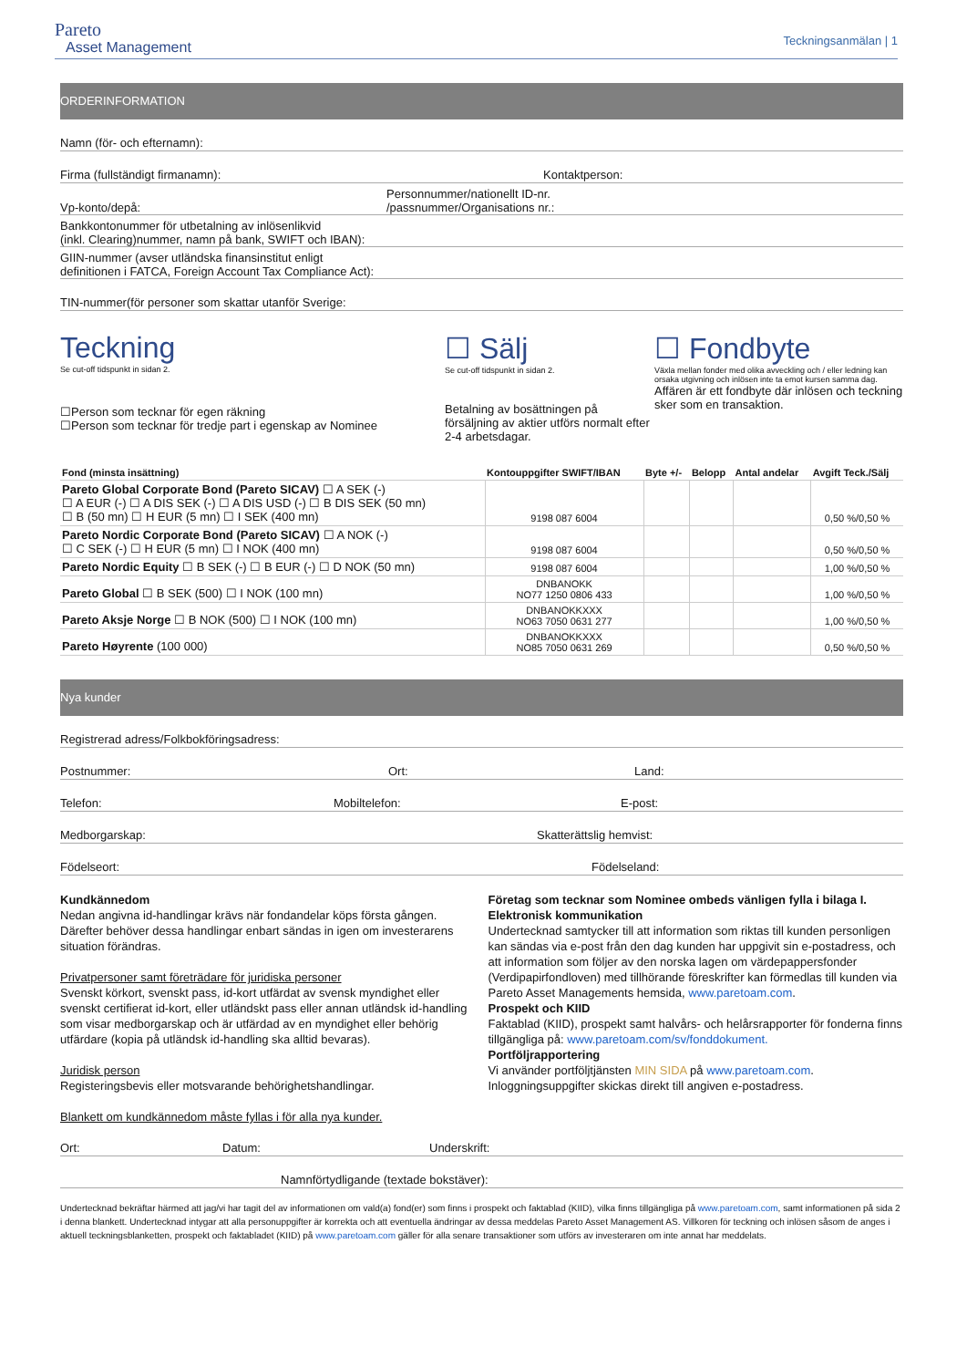Pareto
Asset Management
Teckningsanmälan | 1
ORDERINFORMATION
Namn (för- och efternamn):
Firma (fullständigt firmanamn): Kontaktperson:
Vp-konto/depå: Personnummer/nationellt ID-nr.
/passnummer/Organisations nr.:
Bankkontonummer för utbetalning av inlösenlikvid
(inkl. Clearing)nummer, namn på bank, SWIFT och IBAN):
GIIN-nummer (avser utländska finansinstitut enligt
definitionen i FATCA, Foreign Account Tax Compliance Act):
TIN-nummer(för personer som skattar utanför Sverige:
Teckning
Se cut-off tidspunkt in sidan 2.
☐Person som tecknar för egen räkning
☐Person som tecknar för tredje part i egenskap av Nominee
☐ Sälj
Se cut-off tidspunkt in sidan 2.
Betalning av bosättningen på försäljning av aktier utförs normalt efter 2-4 arbetsdagar.
☐ Fondbyte
Växla mellan fonder med olika avveckling och / eller ledning kan orsaka utgivning och inlösen inte ta emot kursen samma dag.
Affären är ett fondbyte där inlösen och teckning sker som en transaktion.
| Fond (minsta insättning) | Kontouppgifter SWIFT/IBAN | Byte +/- | Belopp | Antal andelar | Avgift Teck./Sälj |
| --- | --- | --- | --- | --- | --- |
| Pareto Global Corporate Bond (Pareto SICAV) ☐ A SEK (-) ☐ A EUR (-) ☐ A DIS SEK (-) ☐ A DIS USD (-) ☐ B DIS SEK (50 mn) ☐ B (50 mn) ☐ H EUR (5 mn) ☐ I SEK (400 mn) | 9198 087 6004 | | | | 0,50 %/0,50 % |
| Pareto Nordic Corporate Bond (Pareto SICAV) ☐ A NOK (-) ☐ C SEK (-) ☐ H EUR (5 mn) ☐ I NOK (400 mn) | 9198 087 6004 | | | | 0,50 %/0,50 % |
| Pareto Nordic Equity ☐ B SEK (-) ☐ B EUR (-) ☐ D NOK (50 mn) | 9198 087 6004 | | | | 1,00 %/0,50 % |
| Pareto Global ☐ B SEK (500) ☐ I NOK (100 mn) | DNBANOKK NO77 1250 0806 433 | | | | 1,00 %/0,50 % |
| Pareto Aksje Norge ☐ B NOK (500) ☐ I NOK (100 mn) | DNBANOKKXXX NO63 7050 0631 277 | | | | 1,00 %/0,50 % |
| Pareto Høyrente (100 000) | DNBANOKKXXX NO85 7050 0631 269 | | | | 0,50 %/0,50 % |
Nya kunder
Registrerad adress/Folkbokföringsadress:
Postnummer: Ort: Land:
Telefon: Mobiltelefon: E-post:
Medborgarskap: Skatterättslig hemvist:
Födelseort: Födelseland:
Kundkännedom
Nedan angivna id-handlingar krävs när fondandelar köps första gången. Därefter behöver dessa handlingar enbart sändas in igen om investerarens situation förändras.
Privatpersoner samt företrädare för juridiska personer
Svenskt körkort, svenskt pass, id-kort utfärdat av svensk myndighet eller svenskt certifierat id-kort, eller utländskt pass eller annan utländsk id-handling som visar medborgarskap och är utfärdad av en myndighet eller behörig utfärdare (kopia på utländsk id-handling ska alltid bevaras).
Juridisk person
Registeringsbevis eller motsvarande behörighetshandlingar.
Blankett om kundkännedom måste fyllas i för alla nya kunder.
Företag som tecknar som Nominee ombeds vänligen fylla i bilaga I.
Elektronisk kommunikation
Undertecknad samtycker till att information som riktas till kunden personligen kan sändas via e-post från den dag kunden har uppgivit sin e-postadress, och att information som följer av den norska lagen om värdepappersfonder (Verdipapirfondloven) med tillhörande föreskrifter kan förmedlas till kunden via Pareto Asset Managements hemsida, www.paretoam.com.
Prospekt och KIID
Faktablad (KIID), prospekt samt halvårs- och helårsrapporter för fonderna finns tillgängliga på: www.paretoam.com/sv/fonddokument.
Portföljrapportering
Vi använder portföljtjänsten MIN SIDA på www.paretoam.com.
Inloggningsuppgifter skickas direkt till angiven e-postadress.
Ort: Datum: Underskrift:
Namnförtydligande (textade bokstäver):
Undertecknad bekräftar härmed att jag/vi har tagit del av informationen om vald(a) fond(er) som finns i prospekt och faktablad (KIID), vilka finns tillgängliga på www.paretoam.com, samt informationen på sida 2 i denna blankett. Undertecknad intygar att alla personuppgifter är korrekta och att eventuella ändringar av dessa meddelas Pareto Asset Management AS. Villkoren för teckning och inlösen såsom de anges i aktuell teckningsblanketten, prospekt och faktabladet (KIID) på www.paretoam.com gäller för alla senare transaktioner som utförs av investeraren om inte annat har meddelats.